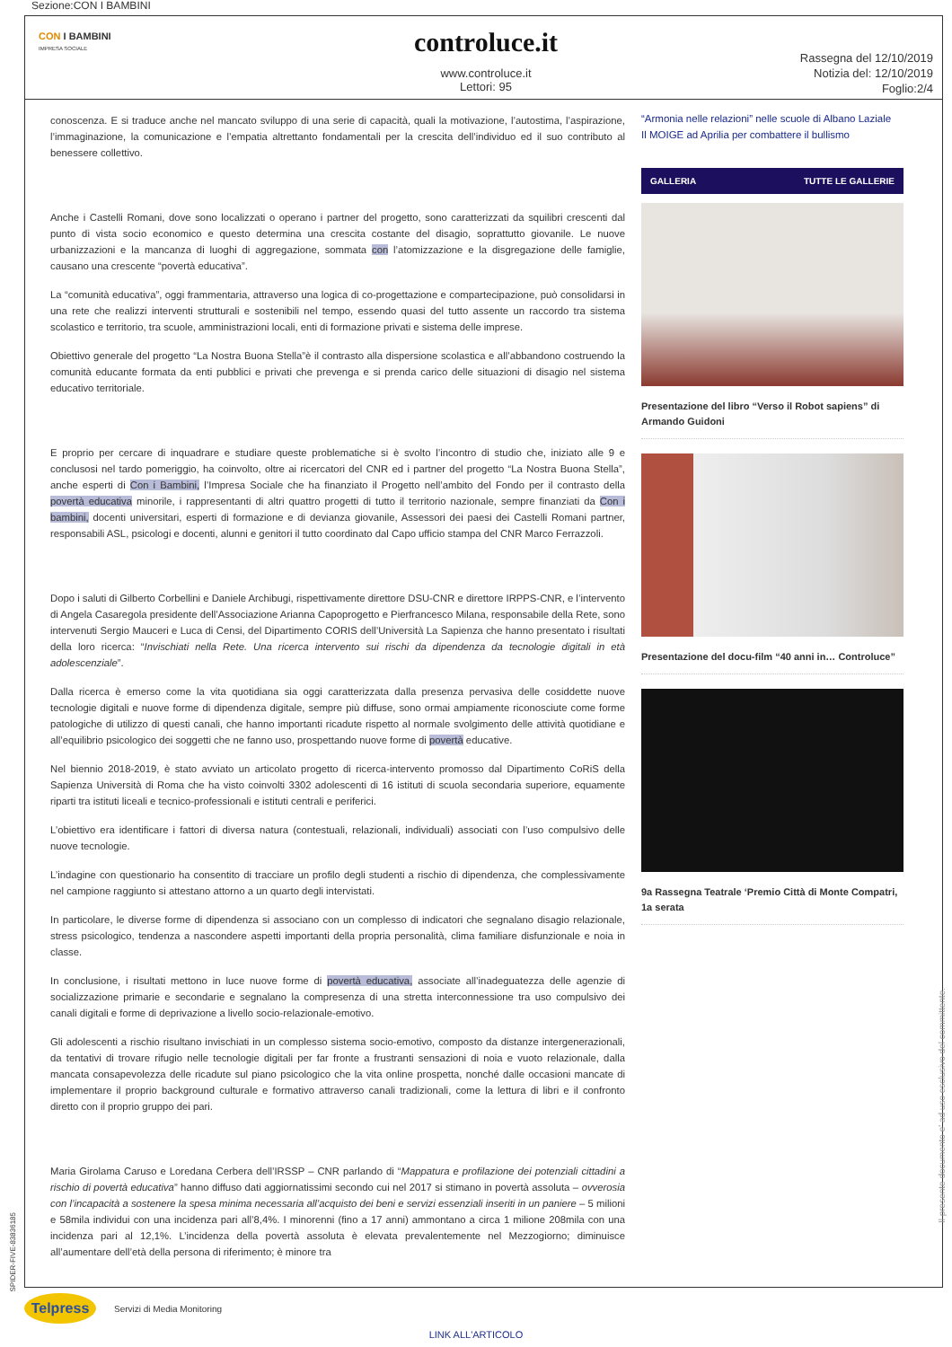Sezione:CON I BAMBINI
CON I BAMBINI
IMPRESA SOCIALE
controluce.it
www.controluce.it
Lettori: 95
Rassegna del 12/10/2019
Notizia del: 12/10/2019
Foglio:2/4
conoscenza. E si traduce anche nel mancato sviluppo di una serie di capacità, quali la motivazione, l’autostima, l’aspirazione, l’immaginazione, la comunicazione e l’empatia altrettanto fondamentali per la crescita dell’individuo ed il suo contributo al benessere collettivo.
Anche i Castelli Romani, dove sono localizzati o operano i partner del progetto, sono caratterizzati da squilibri crescenti dal punto di vista socio economico e questo determina una crescita costante del disagio, soprattutto giovanile. Le nuove urbanizzazioni e la mancanza di luoghi di aggregazione, sommata con l’atomizzazione e la disgregazione delle famiglie, causano una crescente “povertà educativa”.
La “comunità educativa”, oggi frammentaria, attraverso una logica di co-progettazione e compartecipazione, può consolidarsi in una rete che realizzi interventi strutturali e sostenibili nel tempo, essendo quasi del tutto assente un raccordo tra sistema scolastico e territorio, tra scuole, amministrazioni locali, enti di formazione privati e sistema delle imprese.
Obiettivo generale del progetto “La Nostra Buona Stella”è il contrasto alla dispersione scolastica e all’abbandono costruendo la comunità educante formata da enti pubblici e privati che prevenga e si prenda carico delle situazioni di disagio nel sistema educativo territoriale.
E proprio per cercare di inquadrare e studiare queste problematiche si è svolto l’incontro di studio che, iniziato alle 9 e conclusosi nel tardo pomeriggio, ha coinvolto, oltre ai ricercatori del CNR ed i partner del progetto “La Nostra Buona Stella”, anche esperti di Con i Bambini, l’Impresa Sociale che ha finanziato il Progetto nell’ambito del Fondo per il contrasto della povertà educativa minorile, i rappresentanti di altri quattro progetti di tutto il territorio nazionale, sempre finanziati da Con i bambini, docenti universitari, esperti di formazione e di devianza giovanile, Assessori dei paesi dei Castelli Romani partner, responsabili ASL, psicologi e docenti, alunni e genitori il tutto coordinato dal Capo ufficio stampa del CNR Marco Ferrazzoli.
Dopo i saluti di Gilberto Corbellini e Daniele Archibugi, rispettivamente direttore DSU-CNR e direttore IRPPS-CNR, e l’intervento di Angela Casaregola presidente dell’Associazione Arianna Capoprogetto e Pierfrancesco Milana, responsabile della Rete, sono intervenuti Sergio Mauceri e Luca di Censi, del Dipartimento CORIS dell’Università La Sapienza che hanno presentato i risultati della loro ricerca: “Invischiati nella Rete. Una ricerca intervento sui rischi da dipendenza da tecnologie digitali in età adolescenziale”.
Dalla ricerca è emerso come la vita quotidiana sia oggi caratterizzata dalla presenza pervasiva delle cosiddette nuove tecnologie digitali e nuove forme di dipendenza digitale, sempre più diffuse, sono ormai ampiamente riconosciute come forme patologiche di utilizzo di questi canali, che hanno importanti ricadute rispetto al normale svolgimento delle attività quotidiane e all’equilibrio psicologico dei soggetti che ne fanno uso, prospettando nuove forme di povertà educative.
Nel biennio 2018-2019, è stato avviato un articolato progetto di ricerca-intervento promosso dal Dipartimento CoRiS della Sapienza Università di Roma che ha visto coinvolti 3302 adolescenti di 16 istituti di scuola secondaria superiore, equamente riparti tra istituti liceali e tecnico-professionali e istituti centrali e periferici.
L’obiettivo era identificare i fattori di diversa natura (contestuali, relazionali, individuali) associati con l’uso compulsivo delle nuove tecnologie.
L’indagine con questionario ha consentito di tracciare un profilo degli studenti a rischio di dipendenza, che complessivamente nel campione raggiunto si attestano attorno a un quarto degli intervistati.
In particolare, le diverse forme di dipendenza si associano con un complesso di indicatori che segnalano disagio relazionale, stress psicologico, tendenza a nascondere aspetti importanti della propria personalità, clima familiare disfunzionale e noia in classe.
In conclusione, i risultati mettono in luce nuove forme di povertà educativa, associate all’inadeguatezza delle agenzie di socializzazione primarie e secondarie e segnalano la compresenza di una stretta interconnessione tra uso compulsivo dei canali digitali e forme di deprivazione a livello socio-relazionale-emotivo.
Gli adolescenti a rischio risultano invischiati in un complesso sistema socio-emotivo, composto da distanze intergenerazionali, da tentativi di trovare rifugio nelle tecnologie digitali per far fronte a frustranti sensazioni di noia e vuoto relazionale, dalla mancata consapevolezza delle ricadute sul piano psicologico che la vita online prospetta, nonché dalle occasioni mancate di implementare il proprio background culturale e formativo attraverso canali tradizionali, come la lettura di libri e il confronto diretto con il proprio gruppo dei pari.
Maria Girolama Caruso e Loredana Cerbera dell’IRSSP – CNR parlando di “Mappatura e profilazione dei potenziali cittadini a rischio di povertà educativa” hanno diffuso dati aggiornatissimi secondo cui nel 2017 si stimano in povertà assoluta – ovverosia con l’incapacità a sostenere la spesa minima necessaria all’acquisto dei beni e servizi essenziali inseriti in un paniere – 5 milioni e 58mila individui con una incidenza pari all’8,4%. I minorenni (fino a 17 anni) ammontano a circa 1 milione 208mila con una incidenza pari al 12,1%. L’incidenza della povertà assoluta è elevata prevalentemente nel Mezzogiorno; diminuisce all’aumentare dell’età della persona di riferimento; è minore tra
“Armonia nelle relazioni” nelle scuole di Albano Laziale
Il MOIGE ad Aprilia per combattere il bullismo
GALLERIA TUTTE LE GALLERIE
Presentazione del libro “Verso il Robot sapiens” di Armando Guidoni
Presentazione del docu-film “40 anni in… Controluce”
9a Rassegna Teatrale ‘Premio Città di Monte Compatri, 1a serata
Telpress
Servizi di Media Monitoring
LINK ALL'ARTICOLO
Il presente documento e' ad uso esclusivo del committente.
SPIDER-FIVE-83836185